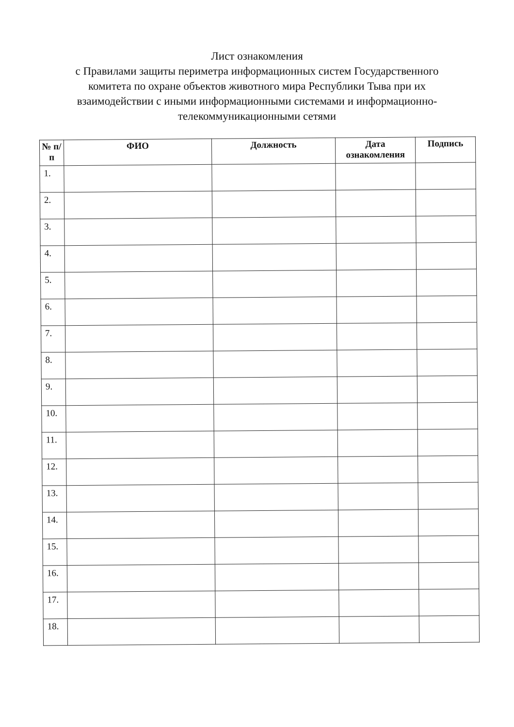Лист ознакомления
с Правилами защиты периметра информационных систем Государственного комитета по охране объектов животного мира Республики Тыва при их взаимодействии с иными информационными системами и информационно-телекоммуникационными сетями
| № п/п | ФИО | Должность | Дата ознакомления | Подпись |
| --- | --- | --- | --- | --- |
| 1. | | | | |
| 2. | | | | |
| 3. | | | | |
| 4. | | | | |
| 5. | | | | |
| 6. | | | | |
| 7. | | | | |
| 8. | | | | |
| 9. | | | | |
| 10. | | | | |
| 11. | | | | |
| 12. | | | | |
| 13. | | | | |
| 14. | | | | |
| 15. | | | | |
| 16. | | | | |
| 17. | | | | |
| 18. | | | | |